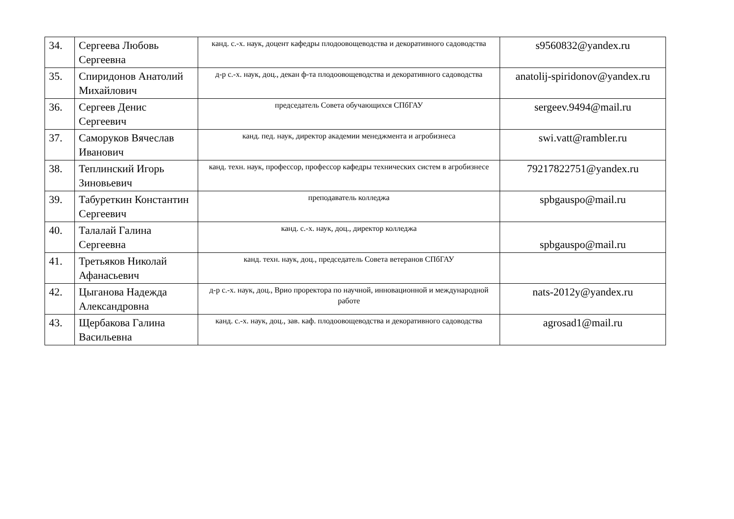| 34. | Сергеева Любовь Сергеевна | канд. с.-х. наук, доцент кафедры плодоовощеводства и декоративного садоводства | s9560832@yandex.ru |
| 35. | Спиридонов Анатолий Михайлович | д-р с.-х. наук, доц., декан ф-та плодоовощеводства и декоративного садоводства | anatolij-spiridonov@yandex.ru |
| 36. | Сергеев Денис Сергеевич | председатель Совета обучающихся СПбГАУ | sergeev.9494@mail.ru |
| 37. | Саморуков Вячеслав Иванович | канд. пед. наук, директор академии менеджмента и агробизнеса | swi.vatt@rambler.ru |
| 38. | Теплинский Игорь Зиновьевич | канд. техн. наук, профессор, профессор кафедры технических систем в агробизнесе | 79217822751@yandex.ru |
| 39. | Табуреткин Константин Сергеевич | преподаватель колледжа | spbgauspo@mail.ru |
| 40. | Талалай Галина Сергеевна | канд. с.-х. наук, доц., директор колледжа | spbgauspo@mail.ru |
| 41. | Третьяков Николай Афанасьевич | канд. техн. наук, доц., председатель Совета ветеранов СПбГАУ | |
| 42. | Цыганова Надежда Александровна | д-р с.-х. наук, доц., Врио проректора по научной, инновационной и международной работе | nats-2012y@yandex.ru |
| 43. | Щербакова Галина Васильевна | канд. с.-х. наук, доц., зав. каф. плодоовощеводства и декоративного садоводства | agrosad1@mail.ru |